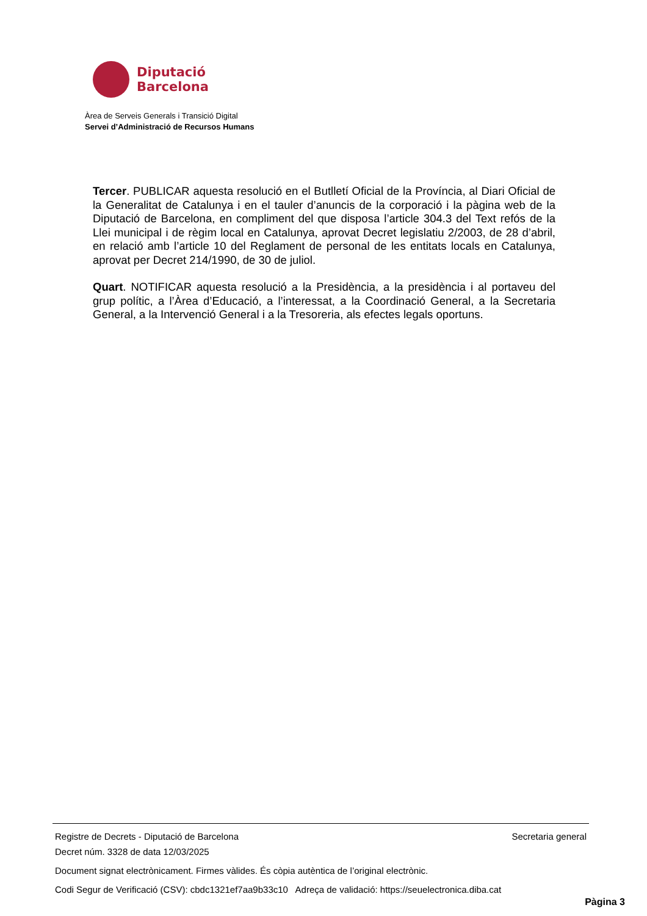Diputació
Barcelona
Àrea de Serveis Generals i Transició Digital
Servei d’Administració de Recursos Humans
Tercer. PUBLICAR aquesta resolució en el Butlletí Oficial de la Província, al Diari Oficial de la Generalitat de Catalunya i en el tauler d’anuncis de la corporació i la pàgina web de la Diputació de Barcelona, en compliment del que disposa l’article 304.3 del Text refós de la Llei municipal i de règim local en Catalunya, aprovat Decret legislatiu 2/2003, de 28 d’abril, en relació amb l’article 10 del Reglament de personal de les entitats locals en Catalunya, aprovat per Decret 214/1990, de 30 de juliol.
Quart. NOTIFICAR aquesta resolució a la Presidència, a la presidència i al portaveu del grup polític, a l’Àrea d’Educació, a l’interessat, a la Coordinació General, a la Secretaria General, a la Intervenció General i a la Tresoreria, als efectes legals oportuns.
Registre de Decrets - Diputació de Barcelona Secretaria general
Decret núm. 3328 de data 12/03/2025
Document signat electrònicament. Firmes vàlides. És còpia autèntica de l’original electrònic.
Codi Segur de Verificació (CSV): cbdc1321ef7aa9b33c10 Adreça de validació: https://seuelectronica.diba.cat
Pàgina 3